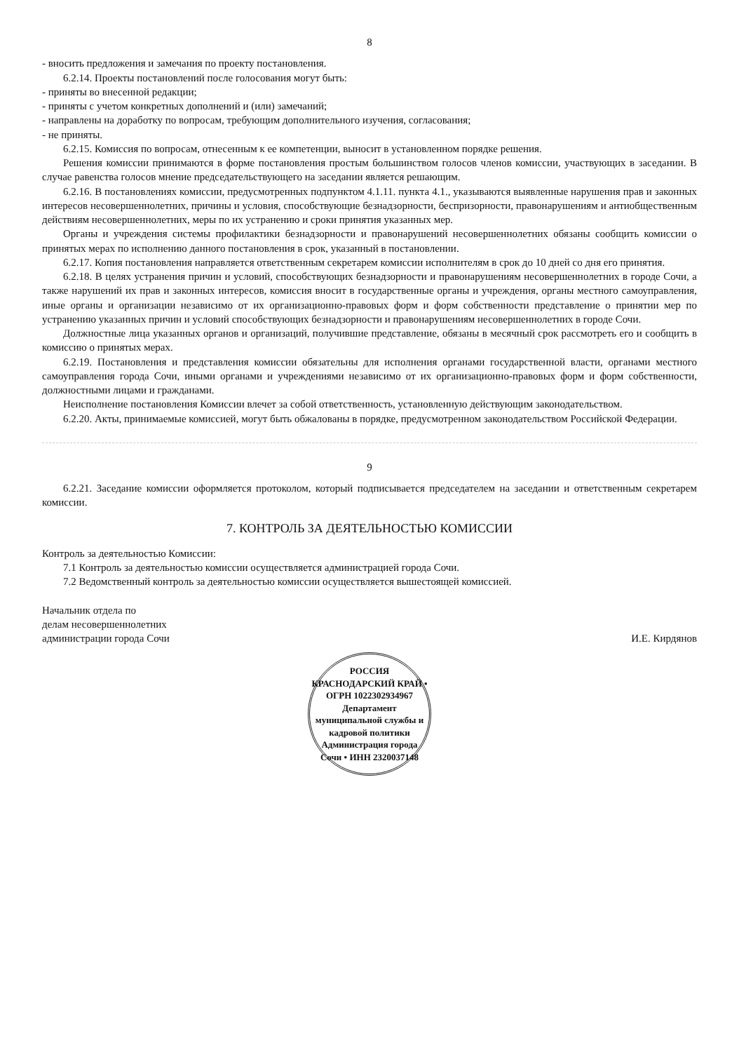8
- вносить предложения и замечания по проекту постановления.
6.2.14. Проекты постановлений после голосования могут быть:
- приняты во внесенной редакции;
- приняты с учетом конкретных дополнений и (или) замечаний;
- направлены на доработку по вопросам, требующим дополнительного изучения, согласования;
- не приняты.
6.2.15. Комиссия по вопросам, отнесенным к ее компетенции, выносит в установленном порядке решения.
Решения комиссии принимаются в форме постановления простым большинством голосов членов комиссии, участвующих в заседании. В случае равенства голосов мнение председательствующего на заседании является решающим.
6.2.16. В постановлениях комиссии, предусмотренных подпунктом 4.1.11. пункта 4.1., указываются выявленные нарушения прав и законных интересов несовершеннолетних, причины и условия, способствующие безнадзорности, беспризорности, правонарушениям и антиобщественным действиям несовершеннолетних, меры по их устранению и сроки принятия указанных мер.
Органы и учреждения системы профилактики безнадзорности и правонарушений несовершеннолетних обязаны сообщить комиссии о принятых мерах по исполнению данного постановления в срок, указанный в постановлении.
6.2.17. Копия постановления направляется ответственным секретарем комиссии исполнителям в срок до 10 дней со дня его принятия.
6.2.18. В целях устранения причин и условий, способствующих безнадзорности и правонарушениям несовершеннолетних в городе Сочи, а также нарушений их прав и законных интересов, комиссия вносит в государственные органы и учреждения, органы местного самоуправления, иные органы и организации независимо от их организационно-правовых форм и форм собственности представление о принятии мер по устранению указанных причин и условий способствующих безнадзорности и правонарушениям несовершеннолетних в городе Сочи.
Должностные лица указанных органов и организаций, получившие представление, обязаны в месячный срок рассмотреть его и сообщить в комиссию о принятых мерах.
6.2.19. Постановления и представления комиссии обязательны для исполнения органами государственной власти, органами местного самоуправления города Сочи, иными органами и учреждениями независимо от их организационно-правовых форм и форм собственности, должностными лицами и гражданами.
Неисполнение постановления Комиссии влечет за собой ответственность, установленную действующим законодательством.
6.2.20. Акты, принимаемые комиссией, могут быть обжалованы в порядке, предусмотренном законодательством Российской Федерации.
9
6.2.21. Заседание комиссии оформляется протоколом, который подписывается председателем на заседании и ответственным секретарем комиссии.
7. КОНТРОЛЬ ЗА ДЕЯТЕЛЬНОСТЬЮ КОМИССИИ
Контроль за деятельностью Комиссии:
7.1 Контроль за деятельностью комиссии осуществляется администрацией города Сочи.
7.2 Ведомственный контроль за деятельностью комиссии осуществляется вышестоящей комиссией.
Начальник отдела по
делам несовершеннолетних
администрации города Сочи
И.Е. Кирдянов
РОССИЯ КРАСНОДАРСКИЙ КРАЙ • ОГРН 1022302934967
Департамент муниципальной службы и кадровой политики
Администрация города Сочи • ИНН 2320037148